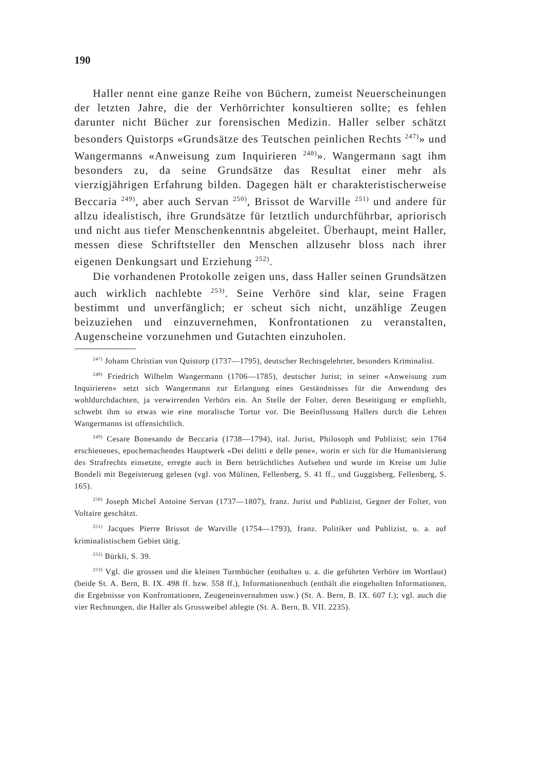190
Haller nennt eine ganze Reihe von Büchern, zumeist Neuerscheinungen der letzten Jahre, die der Verhörrichter konsultieren sollte; es fehlen darunter nicht Bücher zur forensischen Medizin. Haller selber schätzt besonders Quistorps «Grundsätze des Teutschen peinlichen Rechts <sup>247)</sup>» und Wangermanns «Anweisung zum Inquirieren <sup>248)</sup>». Wangermann sagt ihm besonders zu, da seine Grundsätze das Resultat einer mehr als vierzigjährigen Erfahrung bilden. Dagegen hält er charakteristischerweise Beccaria <sup>249)</sup>, aber auch Servan <sup>250)</sup>, Brissot de Warville <sup>251)</sup> und andere für allzu idealistisch, ihre Grundsätze für letztlich undurchführbar, apriorisch und nicht aus tiefer Menschenkenntnis abgeleitet. Überhaupt, meint Haller, messen diese Schriftsteller den Menschen allzusehr bloss nach ihrer eigenen Denkungsart und Erziehung <sup>252)</sup>.
Die vorhandenen Protokolle zeigen uns, dass Haller seinen Grundsätzen auch wirklich nachlebte <sup>253)</sup>. Seine Verhöre sind klar, seine Fragen bestimmt und unverfänglich; er scheut sich nicht, unzählige Zeugen beizuziehen und einzuvernehmen, Konfrontationen zu veranstalten, Augenscheine vorzunehmen und Gutachten einzuholen.
<sup>247)</sup> Johann Christian von Quistorp (1737—1795), deutscher Rechtsgelehrter, besonders Kriminalist.
<sup>248)</sup> Friedrich Wilhelm Wangermann (1706—1785), deutscher Jurist; in seiner «Anweisung zum Inquirieren» setzt sich Wangermann zur Erlangung eines Geständnisses für die Anwendung des wohldurchdachten, ja verwirrenden Verhörs ein. An Stelle der Folter, deren Beseitigung er empfiehlt, schwebt ihm so etwas wie eine moralische Tortur vor. Die Beeinflussung Hallers durch die Lehren Wangermanns ist offensichtlich.
<sup>249)</sup> Cesare Bonesando de Beccaria (1738—1794), ital. Jurist, Philosoph und Publizist; sein 1764 erschienenes, epochemachendes Hauptwerk «Dei delitti e delle pene», worin er sich für die Humanisierung des Strafrechts einsetzte, erregte auch in Bern beträchtliches Aufsehen und wurde im Kreise um Julie Bondeli mit Begeisterung gelesen (vgl. von Mülinen, Fellenberg, S. 41 ff., und Guggisberg, Fellenberg, S. 165).
<sup>250)</sup> Joseph Michel Antoine Servan (1737—1807), franz. Jurist und Publizist, Gegner der Folter, von Voltaire geschätzt.
<sup>251)</sup> Jacques Pierre Brissot de Warville (1754—1793), franz. Politiker und Publizist, u. a. auf kriminalistischem Gebiet tätig.
<sup>252)</sup> Bürkli, S. 39.
<sup>253)</sup> Vgl. die grossen und die kleinen Turmbücher (enthalten u. a. die geführten Verhöre im Wortlaut) (beide St. A. Bern, B. IX. 498 ff. bzw. 558 ff.), Informationenbuch (enthält die eingeholten Informationen, die Ergebnisse von Konfrontationen, Zeugeneinvernahmen usw.) (St. A. Bern, B. IX. 607 f.); vgl. auch die vier Rechnungen, die Haller als Grossweibel ablegte (St. A. Bern, B. VII. 2235).